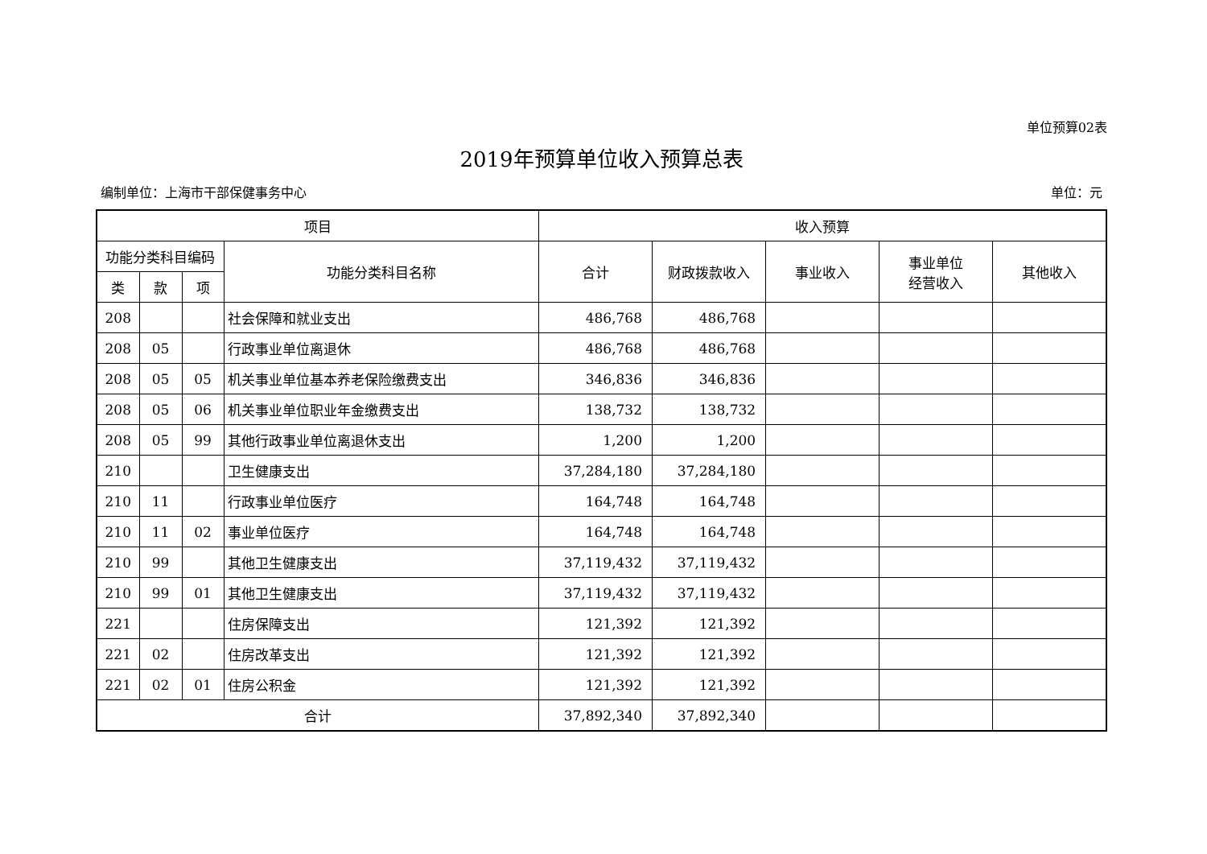单位预算02表
2019年预算单位收入预算总表
编制单位：上海市干部保健事务中心 单位：元
| 项目 | | | | 收入预算 | | | | |
| --- | --- | --- | --- | --- | --- | --- | --- | --- |
| 功能分类科目编码 | | | 功能分类科目名称 | 合计 | 财政拨款收入 | 事业收入 | 事业单位 经营收入 | 其他收入 |
| 类 | 款 | 项 | | | | | | |
| 208 | | | 社会保障和就业支出 | 486,768 | 486,768 | | | |
| 208 | 05 | | 行政事业单位离退休 | 486,768 | 486,768 | | | |
| 208 | 05 | 05 | 机关事业单位基本养老保险缴费支出 | 346,836 | 346,836 | | | |
| 208 | 05 | 06 | 机关事业单位职业年金缴费支出 | 138,732 | 138,732 | | | |
| 208 | 05 | 99 | 其他行政事业单位离退休支出 | 1,200 | 1,200 | | | |
| 210 | | | 卫生健康支出 | 37,284,180 | 37,284,180 | | | |
| 210 | 11 | | 行政事业单位医疗 | 164,748 | 164,748 | | | |
| 210 | 11 | 02 | 事业单位医疗 | 164,748 | 164,748 | | | |
| 210 | 99 | | 其他卫生健康支出 | 37,119,432 | 37,119,432 | | | |
| 210 | 99 | 01 | 其他卫生健康支出 | 37,119,432 | 37,119,432 | | | |
| 221 | | | 住房保障支出 | 121,392 | 121,392 | | | |
| 221 | 02 | | 住房改革支出 | 121,392 | 121,392 | | | |
| 221 | 02 | 01 | 住房公积金 | 121,392 | 121,392 | | | |
| 合计 | | | | 37,892,340 | 37,892,340 | | | |